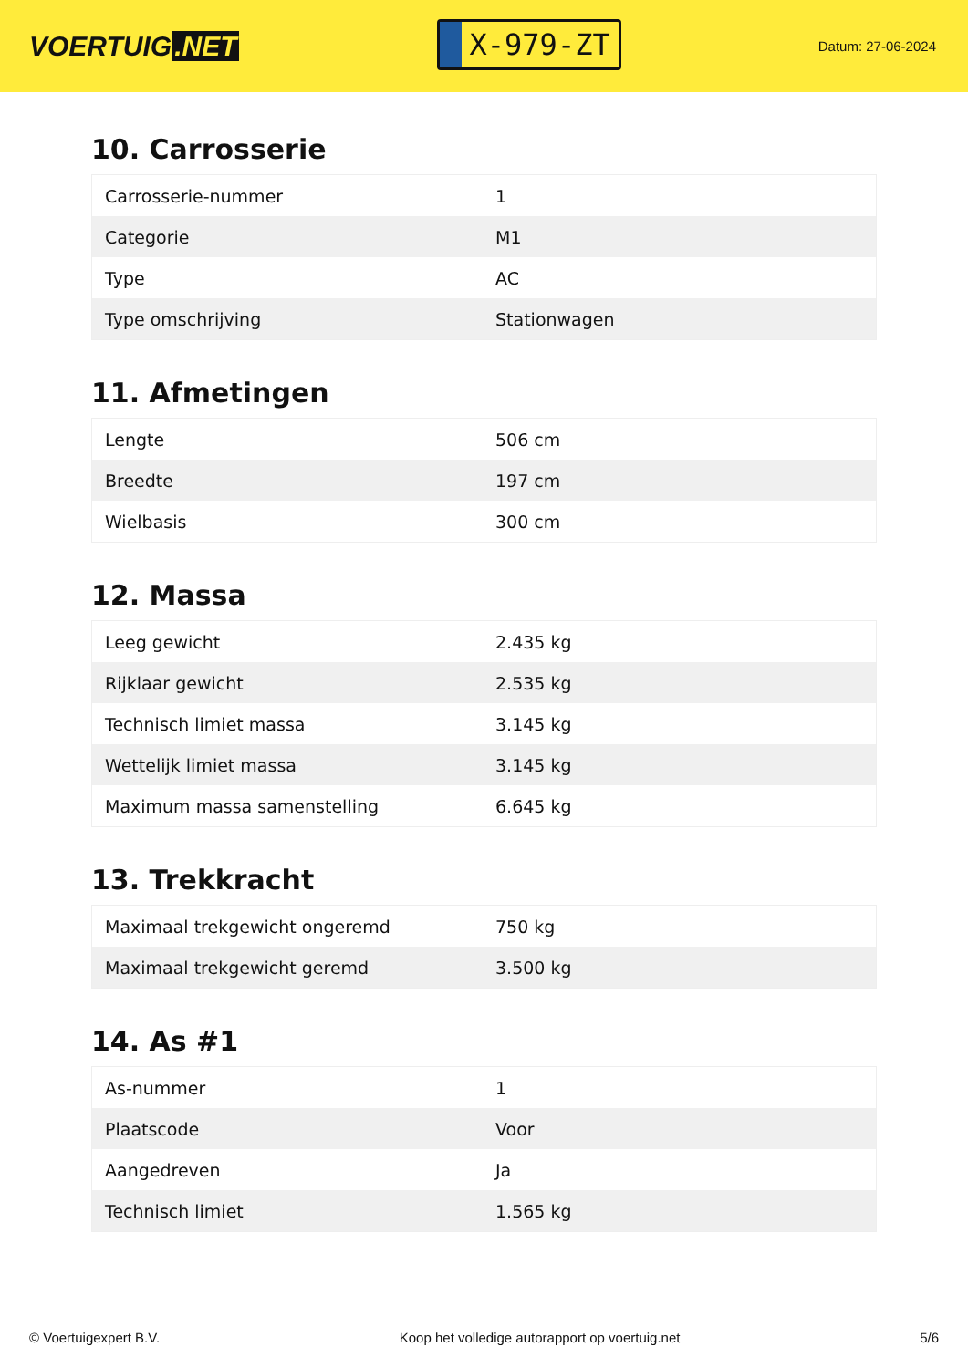VOERTUIG.NET
X-979-ZT
Datum: 27-06-2024
10. Carrosserie
| Carrosserie-nummer | 1 |
| Categorie | M1 |
| Type | AC |
| Type omschrijving | Stationwagen |
11. Afmetingen
| Lengte | 506 cm |
| Breedte | 197 cm |
| Wielbasis | 300 cm |
12. Massa
| Leeg gewicht | 2.435 kg |
| Rijklaar gewicht | 2.535 kg |
| Technisch limiet massa | 3.145 kg |
| Wettelijk limiet massa | 3.145 kg |
| Maximum massa samenstelling | 6.645 kg |
13. Trekkracht
| Maximaal trekgewicht ongeremd | 750 kg |
| Maximaal trekgewicht geremd | 3.500 kg |
14. As #1
| As-nummer | 1 |
| Plaatscode | Voor |
| Aangedreven | Ja |
| Technisch limiet | 1.565 kg |
© Voertuigexpert B.V. Koop het volledige autorapport op voertuig.net 5/6